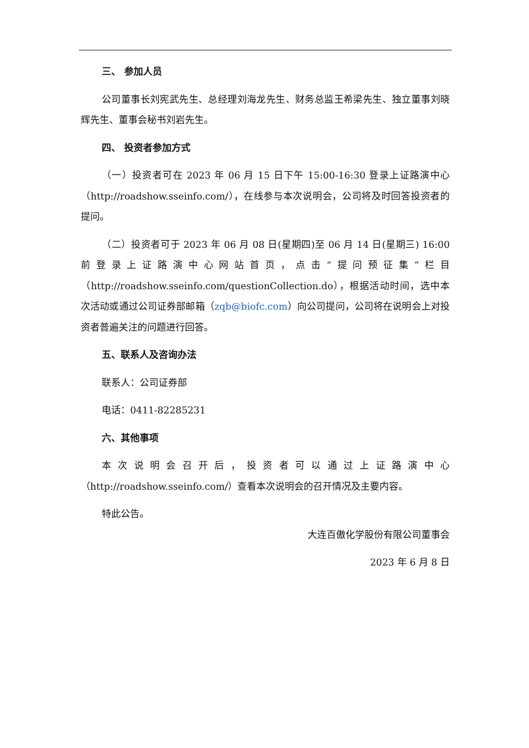三、 参加人员
公司董事长刘宪武先生、总经理刘海龙先生、财务总监王希梁先生、独立董事刘晓辉先生、董事会秘书刘岩先生。
四、 投资者参加方式
（一）投资者可在 2023 年 06 月 15 日下午 15:00-16:30 登录上证路演中心（http://roadshow.sseinfo.com/），在线参与本次说明会，公司将及时回答投资者的提问。
（二）投资者可于 2023 年 06 月 08 日(星期四)至 06 月 14 日(星期三) 16:00 前登录上证路演中心网站首页，点击“提问预征集”栏目（http://roadshow.sseinfo.com/questionCollection.do），根据活动时间，选中本次活动或通过公司证券部邮箱（zqb@biofc.com）向公司提问，公司将在说明会上对投资者普遍关注的问题进行回答。
五、联系人及咨询办法
联系人：公司证券部
电话：0411-82285231
六、其他事项
本次说明会召开后，投资者可以通过上证路演中心（http://roadshow.sseinfo.com/）查看本次说明会的召开情况及主要内容。
特此公告。
大连百傲化学股份有限公司董事会
2023 年 6 月 8 日